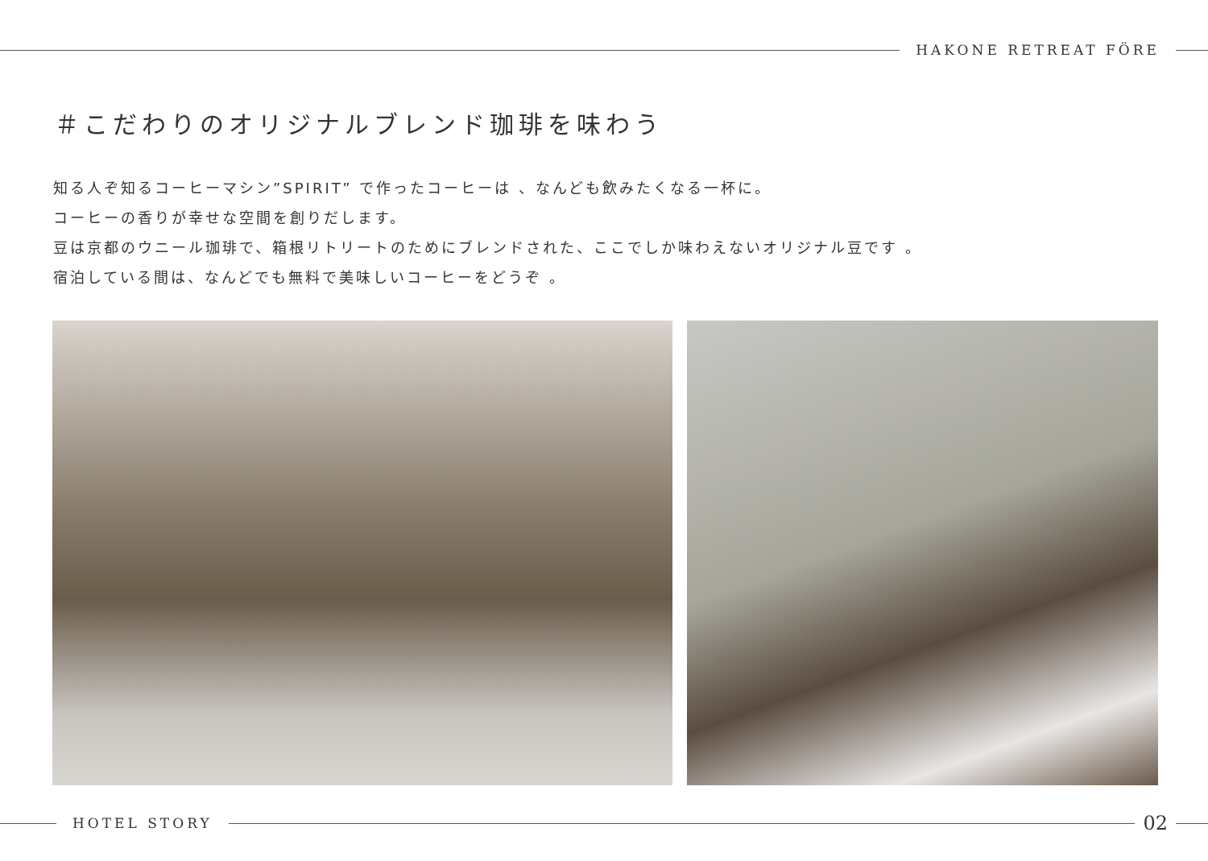HAKONE RETREAT FÖRE
＃こだわりのオリジナルブレンド珈琲を味わう
知る人ぞ知るコーヒーマシン”SPIRIT” で作ったコーヒーは 、なんども飲みたくなる一杯に。
コーヒーの香りが幸せな空間を創りだします。
豆は京都のウニール珈琲で、箱根リトリートのためにブレンドされた、ここでしか味わえないオリジナル豆です 。
宿泊している間は、なんどでも無料で美味しいコーヒーをどうぞ 。
HOTEL STORY
02